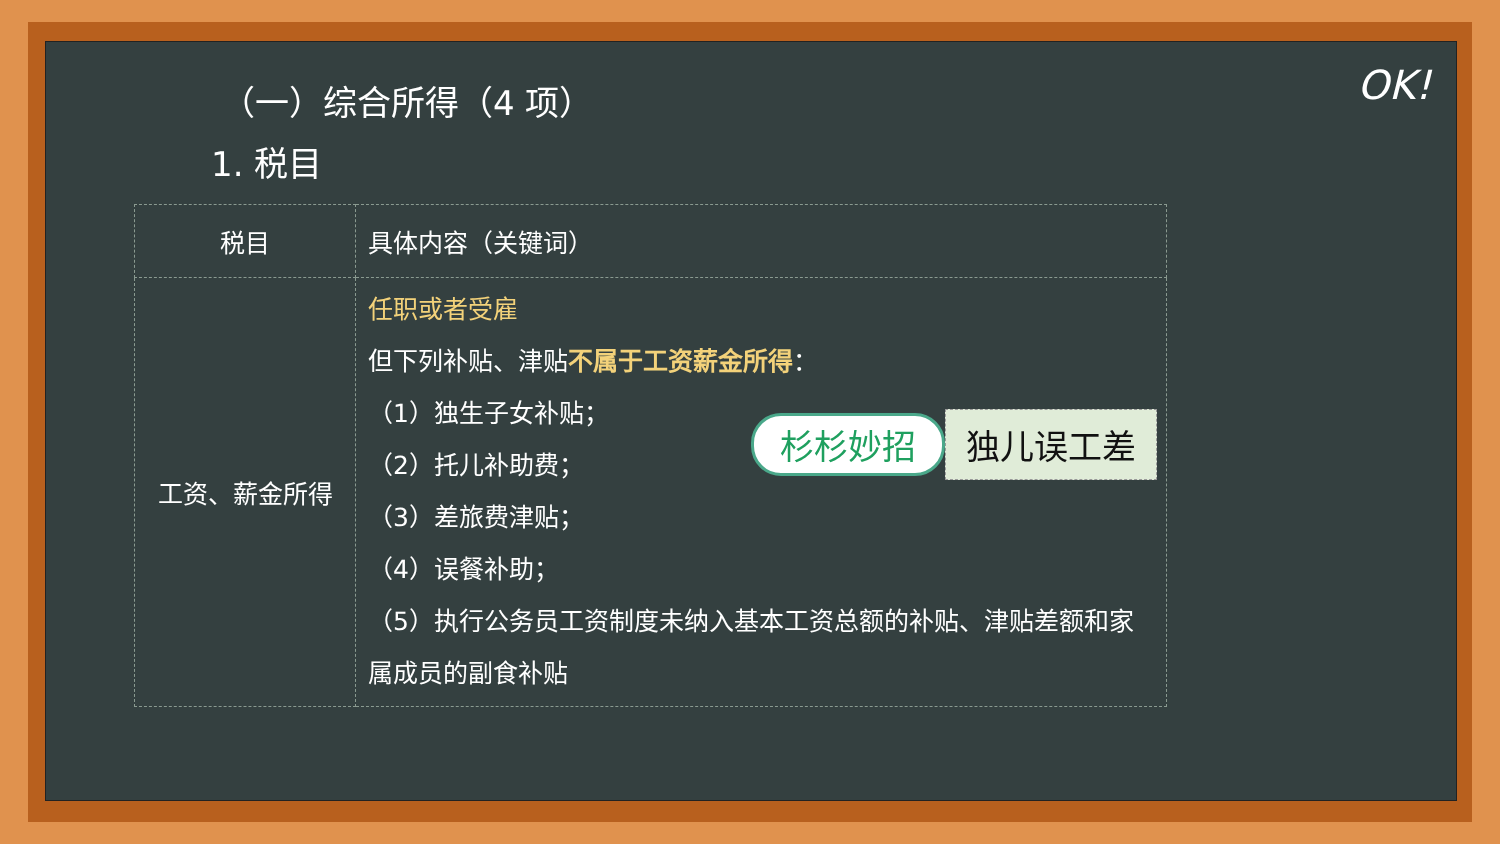OK!
（一）综合所得（4 项）
1. 税目
| 税目 | 具体内容（关键词） |
| --- | --- |
| 工资、薪金所得 | 任职或者受雇 但下列补贴、津贴 不属于工资薪金所得 ： （1）独生子女补贴； （2）托儿补助费； （3）差旅费津贴； （4）误餐补助； （5）执行公务员工资制度未纳入基本工资总额的补贴、津贴差额和家属成员的副食补贴 |
杉杉妙招 独儿误工差